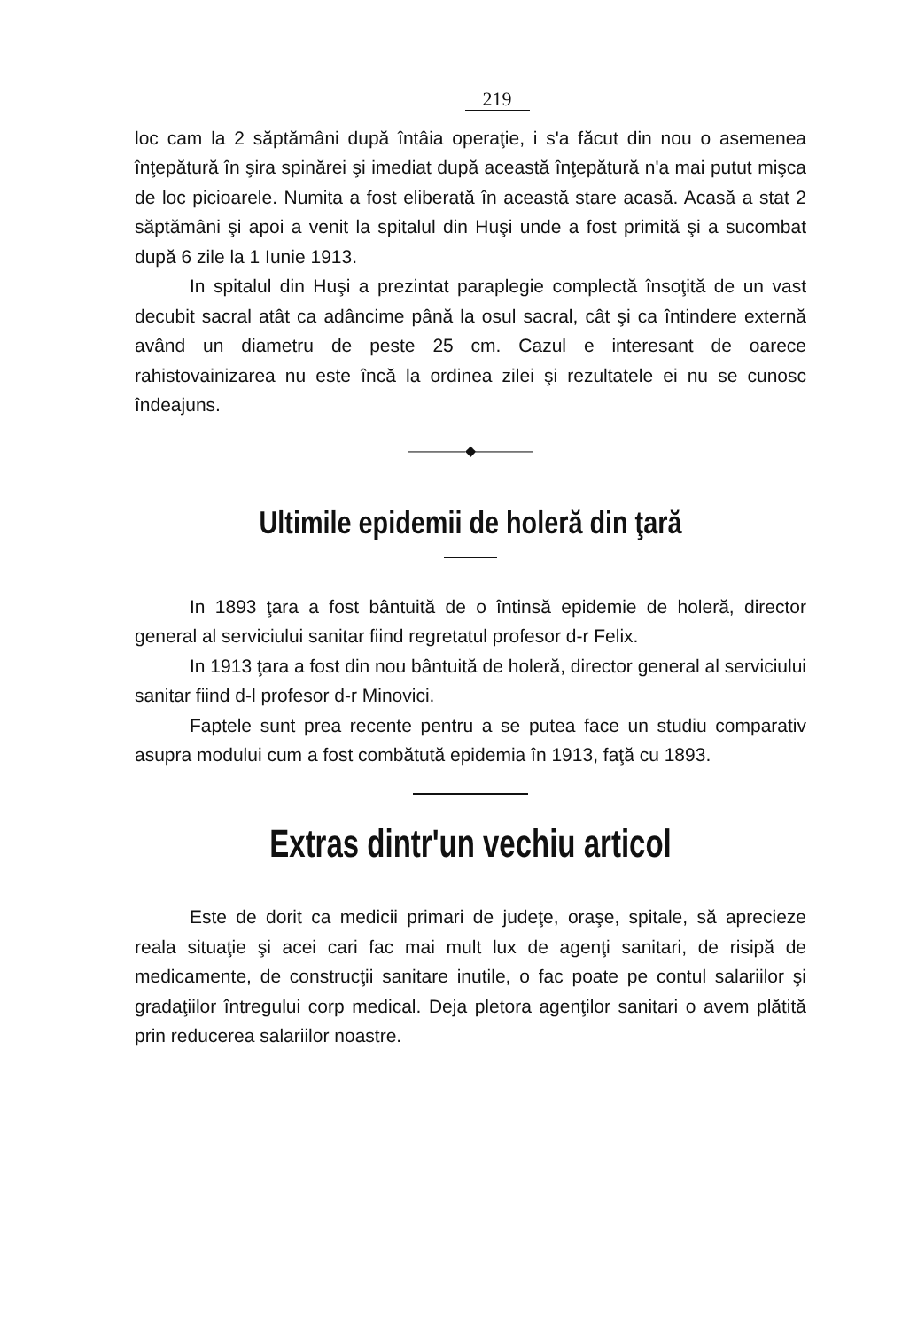219
loc cam la 2 săptămâni după întâia operaţie, i s'a făcut din nou o asemenea înţepătură în şira spinărei şi imediat după această înţepătură n'a mai putut mişca de loc picioarele. Numita a fost eliberată în această stare acasă. Acasă a stat 2 săptămâni şi apoi a venit la spitalul din Huşi unde a fost primită şi a sucombat după 6 zile la 1 Iunie 1913.
In spitalul din Huşi a prezintat paraplegie complectă însoţită de un vast decubit sacral atât ca adâncime până la osul sacral, cât şi ca întindere externă având un diametru de peste 25 cm. Cazul e interesant de oarece rahistovainizarea nu este încă la ordinea zilei şi rezultatele ei nu se cunosc îndeajuns.
————◆————
Ultimile epidemii de holeră din ţară
In 1893 ţara a fost bântuită de o întinsă epidemie de holeră, director general al serviciului sanitar fiind regretatul profesor d-r Felix.
In 1913 ţara a fost din nou bântuită de holeră, director general al serviciului sanitar fiind d-l profesor d-r Minovici.
Faptele sunt prea recente pentru a se putea face un studiu comparativ asupra modului cum a fost combătută epidemia în 1913, faţă cu 1893.
Extras dintr'un vechiu articol
Este de dorit ca medicii primari de judeţe, oraşe, spitale, să aprecieze reala situaţie şi acei cari fac mai mult lux de agenţi sanitari, de risipă de medicamente, de construcţii sanitare inutile, o fac poate pe contul salariilor şi gradaţiilor întregului corp medical. Deja pletora agenţilor sanitari o avem plătită prin reducerea salariilor noastre.